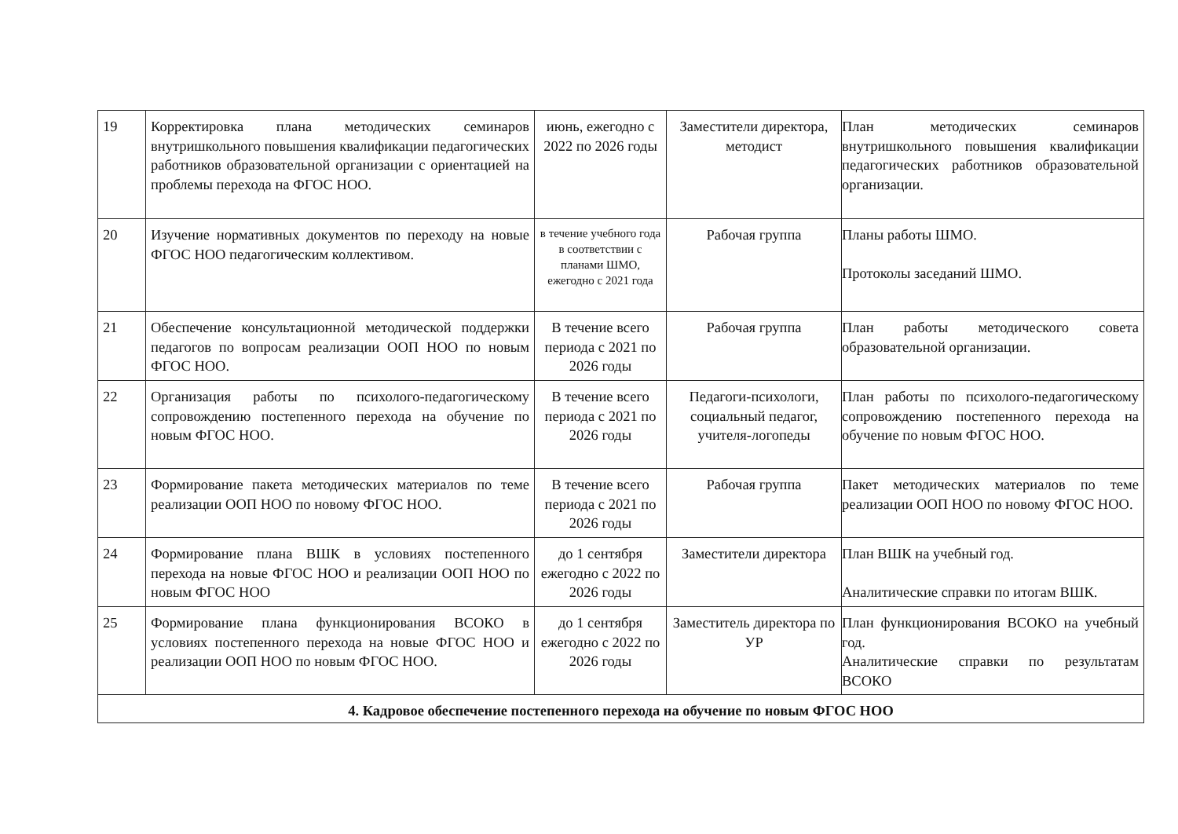| 19 | Корректировка плана методических семинаров внутришкольного повышения квалификации педагогических работников образовательной организации с ориентацией на проблемы перехода на ФГОС НОО. | июнь, ежегодно с 2022 по 2026 годы | Заместители директора, методист | План методических семинаров внутришкольного повышения квалификации педагогических работников образовательной организации. |
| 20 | Изучение нормативных документов по переходу на новые ФГОС НОО педагогическим коллективом. | в течение учебного года в соответствии с планами ШМО, ежегодно с 2021 года | Рабочая группа | Планы работы ШМО. Протоколы заседаний ШМО. |
| 21 | Обеспечение консультационной методической поддержки педагогов по вопросам реализации ООП НОО по новым ФГОС НОО. | В течение всего периода с 2021 по 2026 годы | Рабочая группа | План работы методического совета образовательной организации. |
| 22 | Организация работы по психолого-педагогическому сопровождению постепенного перехода на обучение по новым ФГОС НОО. | В течение всего периода с 2021 по 2026 годы | Педагоги-психологи, социальный педагог, учителя-логопеды | План работы по психолого-педагогическому сопровождению постепенного перехода на обучение по новым ФГОС НОО. |
| 23 | Формирование пакета методических материалов по теме реализации ООП НОО по новому ФГОС НОО. | В течение всего периода с 2021 по 2026 годы | Рабочая группа | Пакет методических материалов по теме реализации ООП НОО по новому ФГОС НОО. |
| 24 | Формирование плана ВШК в условиях постепенного перехода на новые ФГОС НОО и реализации ООП НОО по новым ФГОС НОО | до 1 сентября ежегодно с 2022 по 2026 годы | Заместители директора | План ВШК на учебный год. Аналитические справки по итогам ВШК. |
| 25 | Формирование плана функционирования ВСОКО в условиях постепенного перехода на новые ФГОС НОО и реализации ООП НОО по новым ФГОС НОО. | до 1 сентября ежегодно с 2022 по 2026 годы | Заместитель директора по УР | План функционирования ВСОКО на учебный год. Аналитические справки по результатам ВСОКО |
| 4. Кадровое обеспечение постепенного перехода на обучение по новым ФГОС НОО | | | | |